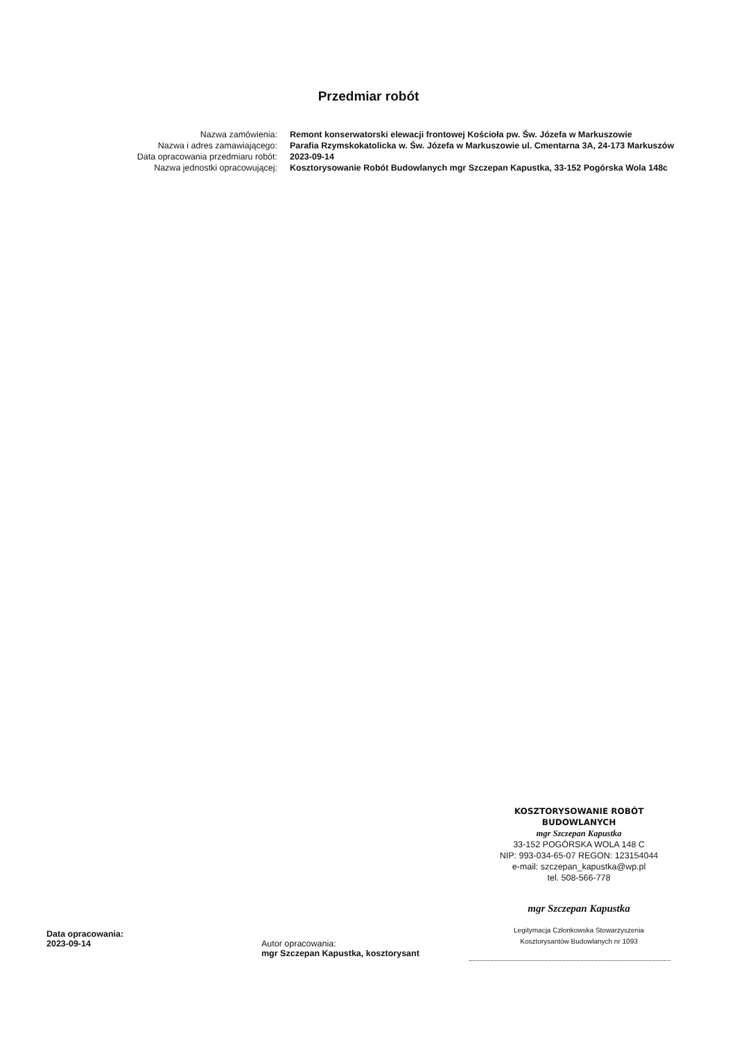Przedmiar robót
Nazwa zamówienia: Remont konserwatorski elewacji frontowej Kościoła pw. Św. Józefa w Markuszowie
Nazwa i adres zamawiającego: Parafia Rzymskokatolicka w. Św. Józefa w Markuszowie ul. Cmentarna 3A, 24-173 Markuszów
Data opracowania przedmiaru robót: 2023-09-14
Nazwa jednostki opracowującej: Kosztorysowanie Robót Budowlanych mgr Szczepan Kapustka, 33-152 Pogórska Wola 148c
KOSZTORYSOWANIE ROBÓT BUDOWLANYCH
mgr Szczepan Kapustka
33-152 POGÓRSKA WOLA 148 C
NIP: 993-034-65-07 REGON: 123154044
e-mail: szczepan_kapustka@wp.pl
tel. 508-566-778
mgr Szczepan Kapustka
Legitymacja Członkowska Stowarzyszenia
Kosztorysantów Budowlanych nr 1093
Data opracowania:
2023-09-14
Autor opracowania:
mgr Szczepan Kapustka, kosztorysant